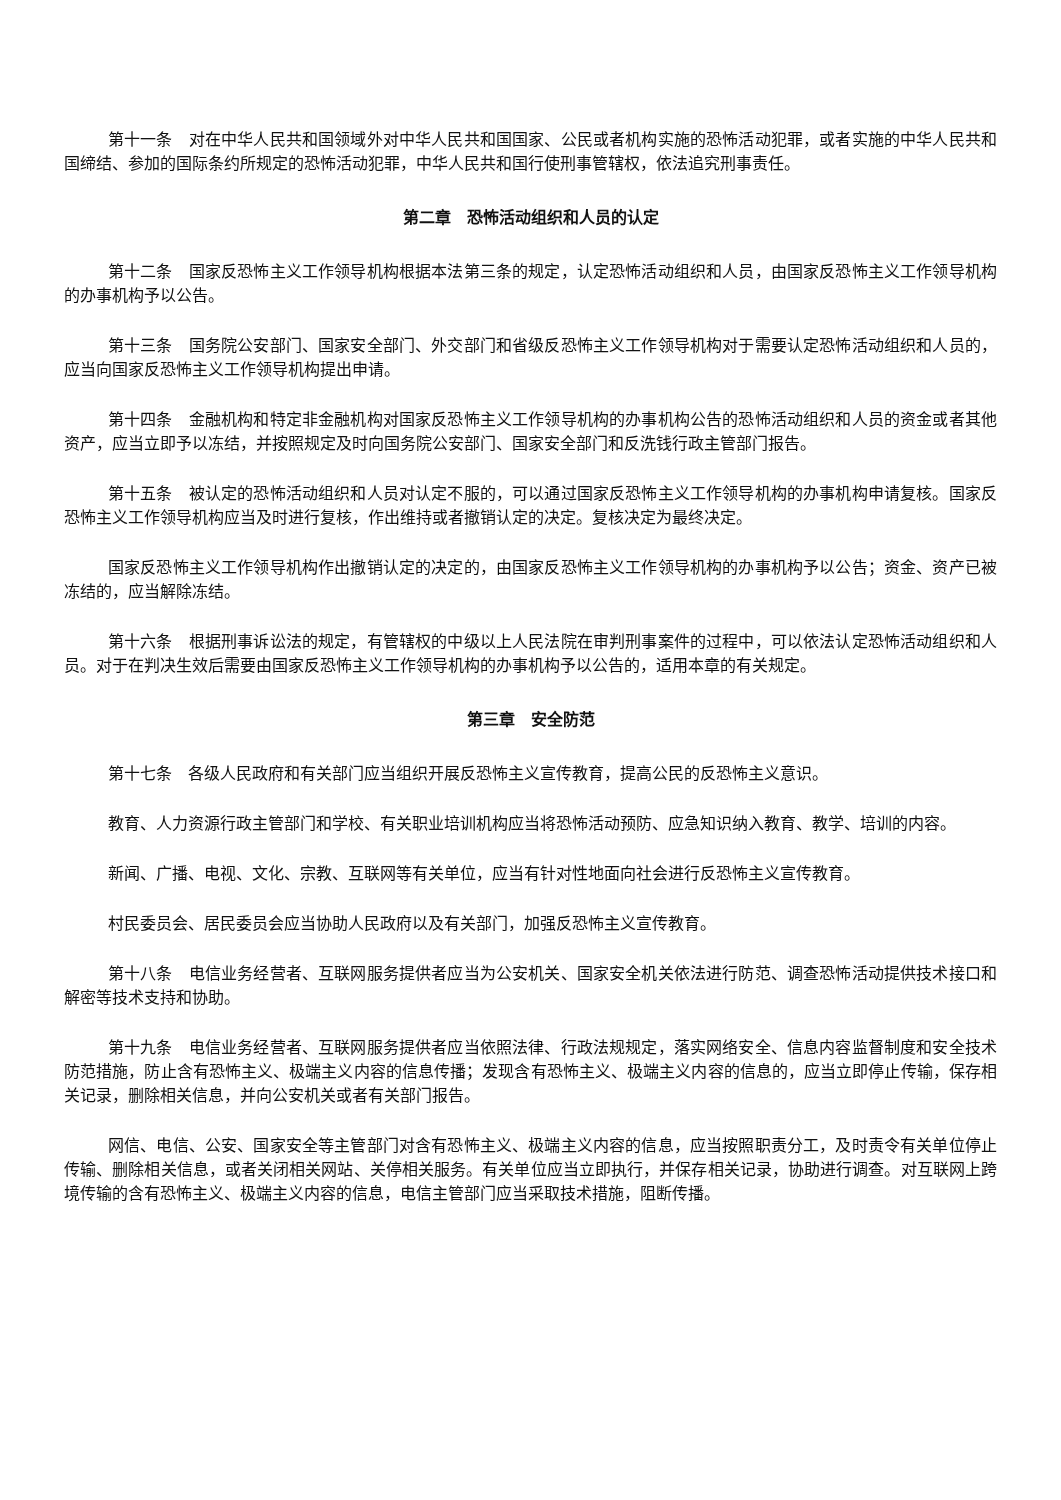第十一条　对在中华人民共和国领域外对中华人民共和国国家、公民或者机构实施的恐怖活动犯罪，或者实施的中华人民共和国缔结、参加的国际条约所规定的恐怖活动犯罪，中华人民共和国行使刑事管辖权，依法追究刑事责任。
第二章　恐怖活动组织和人员的认定
第十二条　国家反恐怖主义工作领导机构根据本法第三条的规定，认定恐怖活动组织和人员，由国家反恐怖主义工作领导机构的办事机构予以公告。
第十三条　国务院公安部门、国家安全部门、外交部门和省级反恐怖主义工作领导机构对于需要认定恐怖活动组织和人员的，应当向国家反恐怖主义工作领导机构提出申请。
第十四条　金融机构和特定非金融机构对国家反恐怖主义工作领导机构的办事机构公告的恐怖活动组织和人员的资金或者其他资产，应当立即予以冻结，并按照规定及时向国务院公安部门、国家安全部门和反洗钱行政主管部门报告。
第十五条　被认定的恐怖活动组织和人员对认定不服的，可以通过国家反恐怖主义工作领导机构的办事机构申请复核。国家反恐怖主义工作领导机构应当及时进行复核，作出维持或者撤销认定的决定。复核决定为最终决定。
国家反恐怖主义工作领导机构作出撤销认定的决定的，由国家反恐怖主义工作领导机构的办事机构予以公告；资金、资产已被冻结的，应当解除冻结。
第十六条　根据刑事诉讼法的规定，有管辖权的中级以上人民法院在审判刑事案件的过程中，可以依法认定恐怖活动组织和人员。对于在判决生效后需要由国家反恐怖主义工作领导机构的办事机构予以公告的，适用本章的有关规定。
第三章　安全防范
第十七条　各级人民政府和有关部门应当组织开展反恐怖主义宣传教育，提高公民的反恐怖主义意识。
教育、人力资源行政主管部门和学校、有关职业培训机构应当将恐怖活动预防、应急知识纳入教育、教学、培训的内容。
新闻、广播、电视、文化、宗教、互联网等有关单位，应当有针对性地面向社会进行反恐怖主义宣传教育。
村民委员会、居民委员会应当协助人民政府以及有关部门，加强反恐怖主义宣传教育。
第十八条　电信业务经营者、互联网服务提供者应当为公安机关、国家安全机关依法进行防范、调查恐怖活动提供技术接口和解密等技术支持和协助。
第十九条　电信业务经营者、互联网服务提供者应当依照法律、行政法规规定，落实网络安全、信息内容监督制度和安全技术防范措施，防止含有恐怖主义、极端主义内容的信息传播；发现含有恐怖主义、极端主义内容的信息的，应当立即停止传输，保存相关记录，删除相关信息，并向公安机关或者有关部门报告。
网信、电信、公安、国家安全等主管部门对含有恐怖主义、极端主义内容的信息，应当按照职责分工，及时责令有关单位停止传输、删除相关信息，或者关闭相关网站、关停相关服务。有关单位应当立即执行，并保存相关记录，协助进行调查。对互联网上跨境传输的含有恐怖主义、极端主义内容的信息，电信主管部门应当采取技术措施，阻断传播。